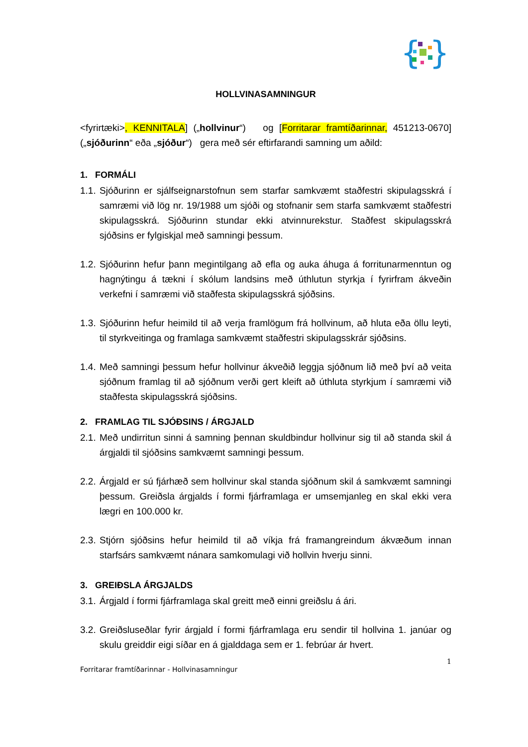{
}
HOLLVINASAMNINGUR
<fyrirtæki>, KENNITALA] („hollvinur“) og [Forritarar framtíðarinnar, 451213-0670] („sjóðurinn“ eða „sjóður“) gera með sér eftirfarandi samning um aðild:
1. FORMÁLI
1.1. Sjóðurinn er sjálfseignarstofnun sem starfar samkvæmt staðfestri skipulagsskrá í samræmi við lög nr. 19/1988 um sjóði og stofnanir sem starfa samkvæmt staðfestri skipulagsskrá. Sjóðurinn stundar ekki atvinnurekstur. Staðfest skipulagsskrá sjóðsins er fylgiskjal með samningi þessum.
1.2. Sjóðurinn hefur þann megintilgang að efla og auka áhuga á forritunarmenntun og hagnýtingu á tækni í skólum landsins með úthlutun styrkja í fyrirfram ákveðin verkefni í samræmi við staðfesta skipulagsskrá sjóðsins.
1.3. Sjóðurinn hefur heimild til að verja framlögum frá hollvinum, að hluta eða öllu leyti, til styrkveitinga og framlaga samkvæmt staðfestri skipulagsskrár sjóðsins.
1.4. Með samningi þessum hefur hollvinur ákveðið leggja sjóðnum lið með því að veita sjóðnum framlag til að sjóðnum verði gert kleift að úthluta styrkjum í samræmi við staðfesta skipulagsskrá sjóðsins.
2. FRAMLAG TIL SJÓÐSINS / ÁRGJALD
2.1. Með undirritun sinni á samning þennan skuldbindur hollvinur sig til að standa skil á árgjaldi til sjóðsins samkvæmt samningi þessum.
2.2. Árgjald er sú fjárhæð sem hollvinur skal standa sjóðnum skil á samkvæmt samningi þessum. Greiðsla árgjalds í formi fjárframlaga er umsemjanleg en skal ekki vera lægri en 100.000 kr.
2.3. Stjórn sjóðsins hefur heimild til að víkja frá framangreindum ákvæðum innan starfsárs samkvæmt nánara samkomulagi við hollvin hverju sinni.
3. GREIÐSLA ÁRGJALDS
3.1. Árgjald í formi fjárframlaga skal greitt með einni greiðslu á ári.
3.2. Greiðsluseðlar fyrir árgjald í formi fjárframlaga eru sendir til hollvina 1. janúar og skulu greiddir eigi síðar en á gjalddaga sem er 1. febrúar ár hvert.
1
Forritarar framtíðarinnar - Hollvinasamningur